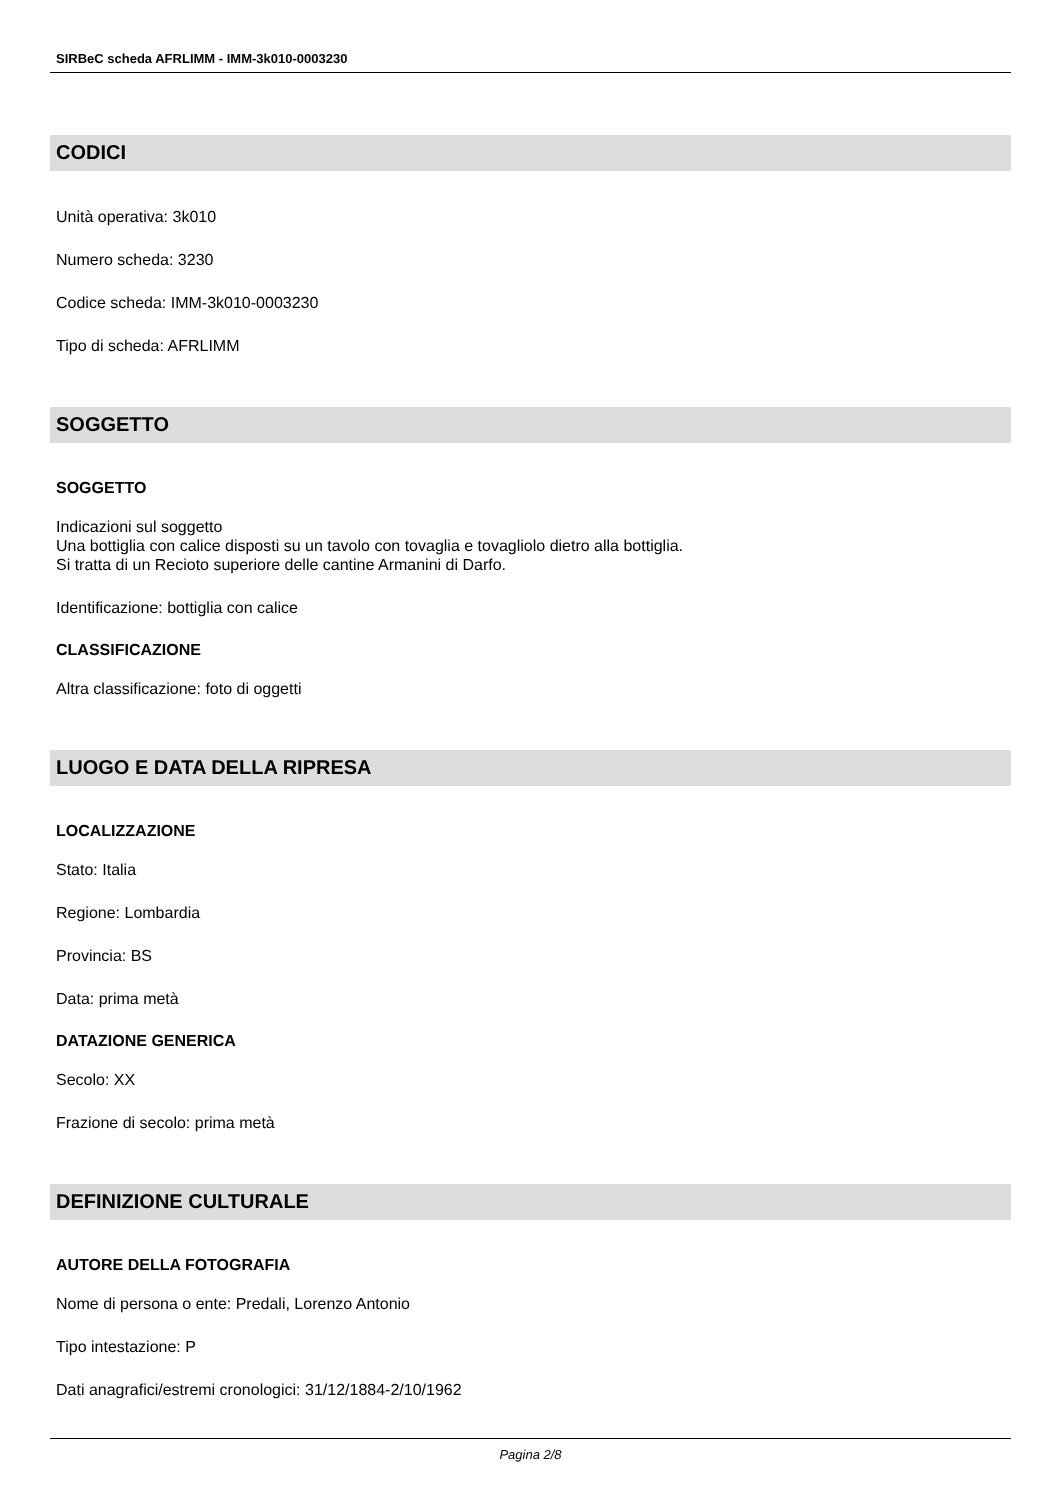SIRBeC scheda AFRLIMM - IMM-3k010-0003230
CODICI
Unità operativa: 3k010
Numero scheda: 3230
Codice scheda: IMM-3k010-0003230
Tipo di scheda: AFRLIMM
SOGGETTO
SOGGETTO
Indicazioni sul soggetto
Una bottiglia con calice disposti su un tavolo con tovaglia e tovagliolo dietro alla bottiglia.
Si tratta di un Recioto superiore delle cantine Armanini di Darfo.
Identificazione: bottiglia con calice
CLASSIFICAZIONE
Altra classificazione: foto di oggetti
LUOGO E DATA DELLA RIPRESA
LOCALIZZAZIONE
Stato: Italia
Regione: Lombardia
Provincia: BS
Data: prima metà
DATAZIONE GENERICA
Secolo: XX
Frazione di secolo: prima metà
DEFINIZIONE CULTURALE
AUTORE DELLA FOTOGRAFIA
Nome di persona o ente: Predali, Lorenzo Antonio
Tipo intestazione: P
Dati anagrafici/estremi cronologici: 31/12/1884-2/10/1962
Pagina 2/8